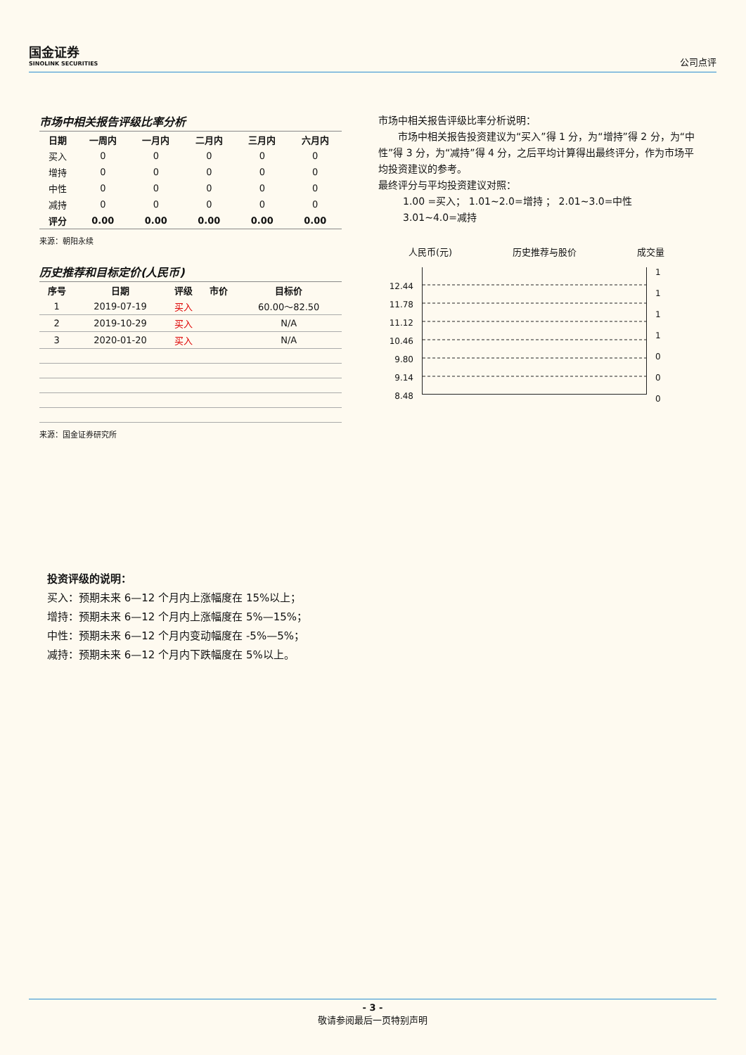国金证券
SINOLINK SECURITIES
公司点评
市场中相关报告评级比率分析
| 日期 | 一周内 | 一月内 | 二月内 | 三月内 | 六月内 |
| --- | --- | --- | --- | --- | --- |
| 买入 | 0 | 0 | 0 | 0 | 0 |
| 增持 | 0 | 0 | 0 | 0 | 0 |
| 中性 | 0 | 0 | 0 | 0 | 0 |
| 减持 | 0 | 0 | 0 | 0 | 0 |
| 评分 | 0.00 | 0.00 | 0.00 | 0.00 | 0.00 |
来源：朝阳永续
历史推荐和目标定价(人民币)
| 序号 | 日期 | 评级 | 市价 | 目标价 |
| --- | --- | --- | --- | --- |
| 1 | 2019-07-19 | 买入 | | 60.00～82.50 |
| 2 | 2019-10-29 | 买入 | | N/A |
| 3 | 2020-01-20 | 买入 | | N/A |
来源：国金证券研究所
市场中相关报告评级比率分析说明：
市场中相关报告投资建议为“买入”得 1 分，为“增持”得 2 分，为“中性”得 3 分，为“减持”得 4 分，之后平均计算得出最终评分，作为市场平均投资建议的参考。
最终评分与平均投资建议对照：
1.00 =买入； 1.01~2.0=增持 ； 2.01~3.0=中性
3.01~4.0=减持
人民币(元) 历史推荐与股价 成交量
12.44
11.78
11.12
10.46
9.80
9.14
8.48
1
1
1
1
0
0
0
投资评级的说明：
买入：预期未来 6—12 个月内上涨幅度在 15%以上；
增持：预期未来 6—12 个月内上涨幅度在 5%—15%；
中性：预期未来 6—12 个月内变动幅度在 -5%—5%；
减持：预期未来 6—12 个月内下跌幅度在 5%以上。
- 3 -
敬请参阅最后一页特别声明